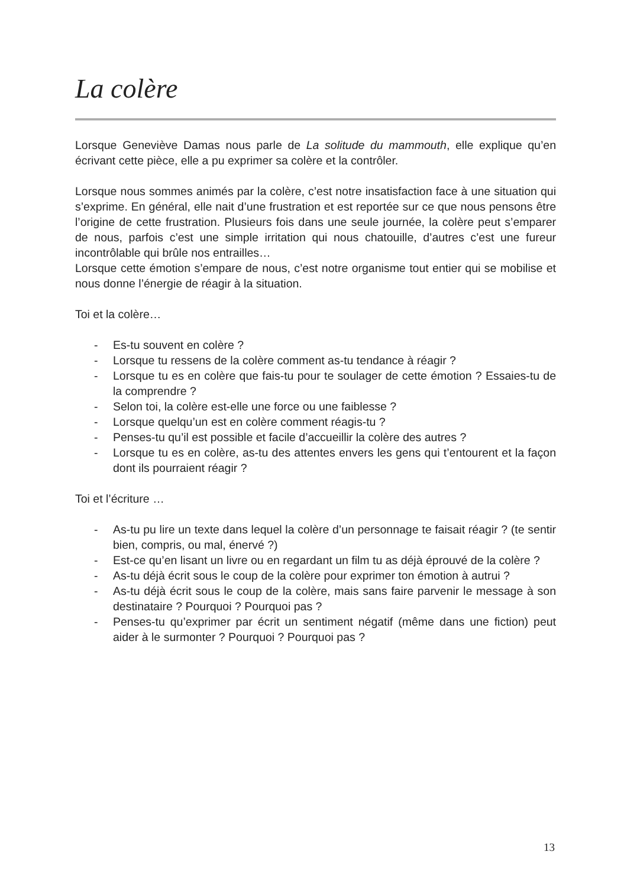La colère
Lorsque Geneviève Damas nous parle de La solitude du mammouth, elle explique qu’en écrivant cette pièce, elle a pu exprimer sa colère et la contrôler.
Lorsque nous sommes animés par la colère, c’est notre insatisfaction face à une situation qui s’exprime. En général, elle nait d’une frustration et est reportée sur ce que nous pensons être l’origine de cette frustration. Plusieurs fois dans une seule journée, la colère peut s’emparer de nous, parfois c’est une simple irritation qui nous chatouille, d’autres c’est une fureur incontrôlable qui brûle nos entrailles…
Lorsque cette émotion s’empare de nous, c’est notre organisme tout entier qui se mobilise et nous donne l’énergie de réagir à la situation.
Toi et la colère…
- Es-tu souvent en colère ?
- Lorsque tu ressens de la colère comment as-tu tendance à réagir ?
- Lorsque tu es en colère que fais-tu pour te soulager de cette émotion ? Essaies-tu de la comprendre ?
- Selon toi, la colère est-elle une force ou une faiblesse ?
- Lorsque quelqu’un est en colère comment réagis-tu ?
- Penses-tu qu’il est possible et facile d’accueillir la colère des autres ?
- Lorsque tu es en colère, as-tu des attentes envers les gens qui t’entourent et la façon dont ils pourraient réagir ?
Toi et l’écriture …
- As-tu pu lire un texte dans lequel la colère d’un personnage te faisait réagir ? (te sentir bien, compris, ou mal, énervé ?)
- Est-ce qu’en lisant un livre ou en regardant un film tu as déjà éprouvé de la colère ?
- As-tu déjà écrit sous le coup de la colère pour exprimer ton émotion à autrui ?
- As-tu déjà écrit sous le coup de la colère, mais sans faire parvenir le message à son destinataire ? Pourquoi ? Pourquoi pas ?
- Penses-tu qu’exprimer par écrit un sentiment négatif (même dans une fiction) peut aider à le surmonter ? Pourquoi ? Pourquoi pas ?
13